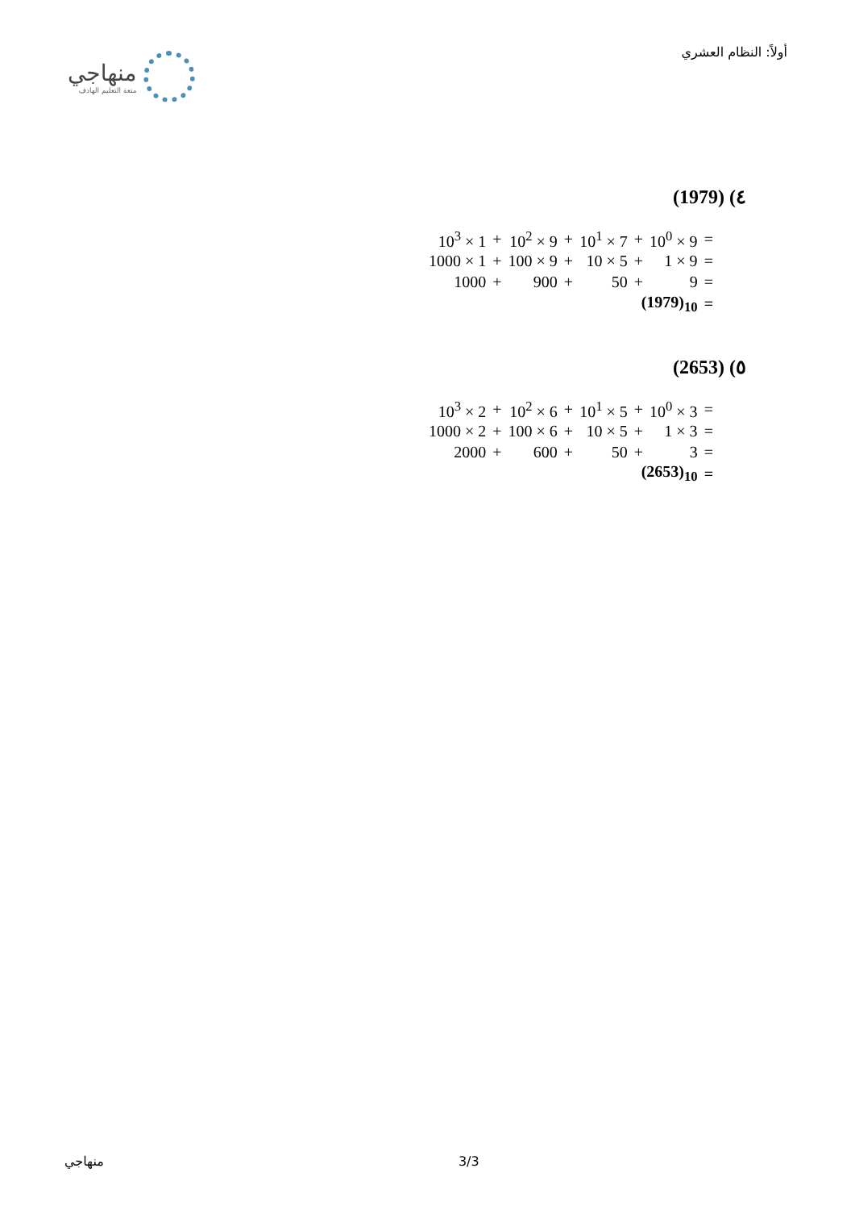منهاجي
متعة التعليم الهادف
أولاً: النظام العشري
٤) (1979)
| 10<sup>3</sup> × 1 | + | 10<sup>2</sup> × 9 | + | 10<sup>1</sup> × 7 | + | 10<sup>0</sup> × 9 | = |
| 1000 × 1 | + | 100 × 9 | + | 10 × 5 | + | 1 × 9 | = |
| 1000 | + | 900 | + | 50 | + | 9 | = |
| (1979)<sub>10</sub> | | | | | | | = |
٥) (2653)
| 10<sup>3</sup> × 2 | + | 10<sup>2</sup> × 6 | + | 10<sup>1</sup> × 5 | + | 10<sup>0</sup> × 3 | = |
| 1000 × 2 | + | 100 × 6 | + | 10 × 5 | + | 1 × 3 | = |
| 2000 | + | 600 | + | 50 | + | 3 | = |
| (2653)<sub>10</sub> | | | | | | | = |
منهاجي 3/3